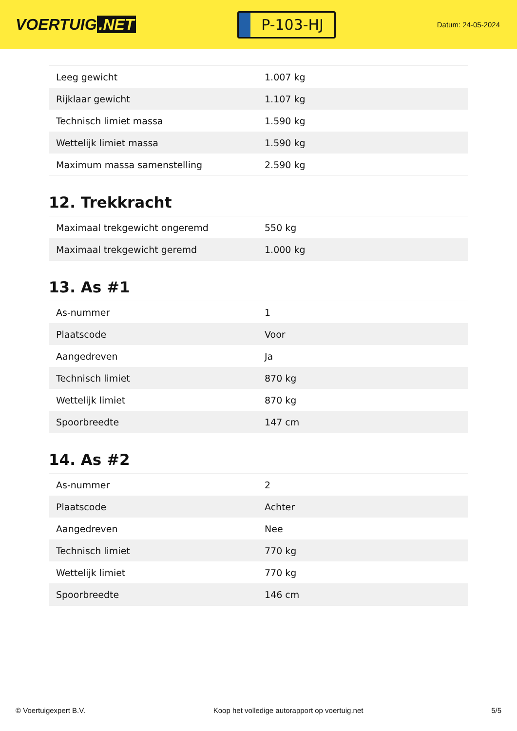VOERTUIG.NET
P-103-HJ
Datum: 24-05-2024
| Leeg gewicht | 1.007 kg |
| Rijklaar gewicht | 1.107 kg |
| Technisch limiet massa | 1.590 kg |
| Wettelijk limiet massa | 1.590 kg |
| Maximum massa samenstelling | 2.590 kg |
12. Trekkracht
| Maximaal trekgewicht ongeremd | 550 kg |
| Maximaal trekgewicht geremd | 1.000 kg |
13. As #1
| As-nummer | 1 |
| Plaatscode | Voor |
| Aangedreven | Ja |
| Technisch limiet | 870 kg |
| Wettelijk limiet | 870 kg |
| Spoorbreedte | 147 cm |
14. As #2
| As-nummer | 2 |
| Plaatscode | Achter |
| Aangedreven | Nee |
| Technisch limiet | 770 kg |
| Wettelijk limiet | 770 kg |
| Spoorbreedte | 146 cm |
© Voertuigexpert B.V. Koop het volledige autorapport op voertuig.net 5/5